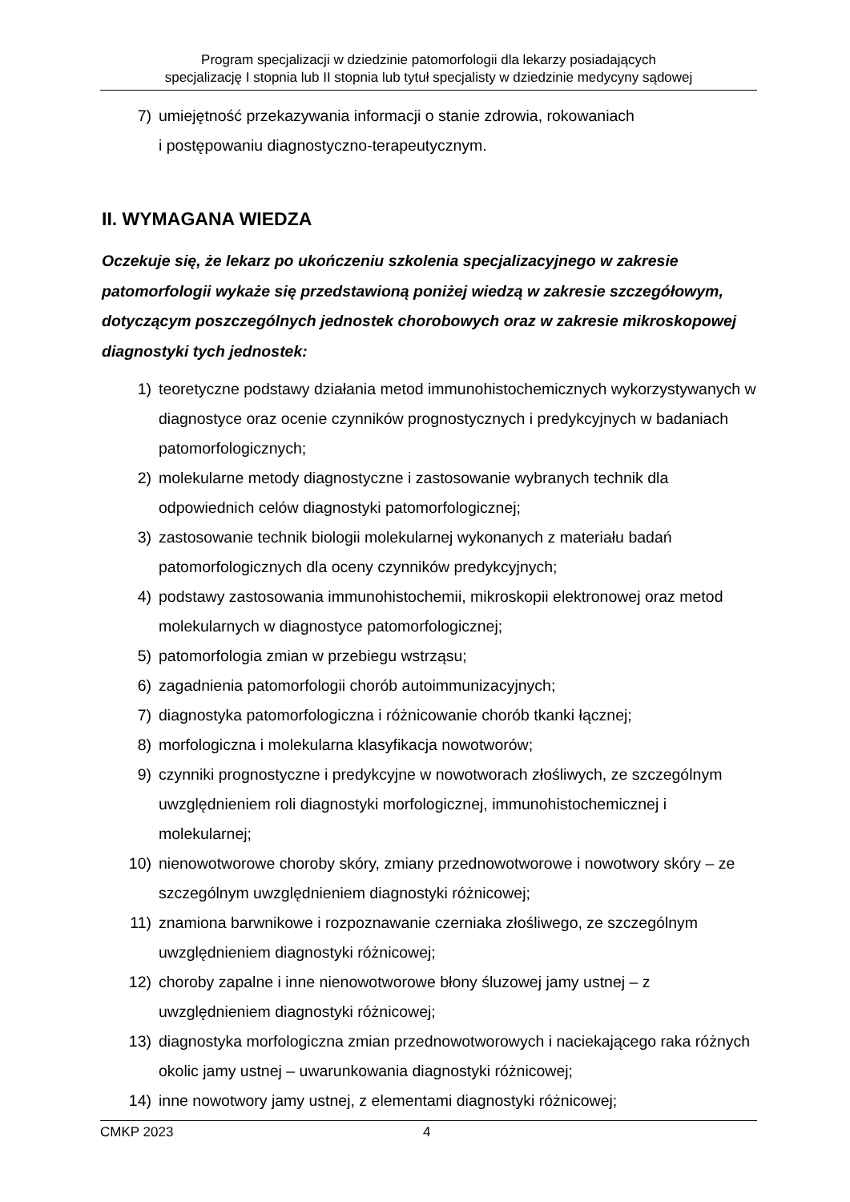Program specjalizacji w dziedzinie patomorfologii dla lekarzy posiadających
specjalizację I stopnia lub II stopnia lub tytuł specjalisty w dziedzinie medycyny sądowej
7) umiejętność przekazywania informacji o stanie zdrowia, rokowaniach
i postępowaniu diagnostyczno-terapeutycznym.
II. WYMAGANA WIEDZA
Oczekuje się, że lekarz po ukończeniu szkolenia specjalizacyjnego w zakresie patomorfologii wykaże się przedstawioną poniżej wiedzą w zakresie szczegółowym, dotyczącym poszczególnych jednostek chorobowych oraz w zakresie mikroskopowej diagnostyki tych jednostek:
1) teoretyczne podstawy działania metod immunohistochemicznych wykorzystywanych w diagnostyce oraz ocenie czynników prognostycznych i predykcyjnych w badaniach patomorfologicznych;
2) molekularne metody diagnostyczne i zastosowanie wybranych technik dla odpowiednich celów diagnostyki patomorfologicznej;
3) zastosowanie technik biologii molekularnej wykonanych z materiału badań patomorfologicznych dla oceny czynników predykcyjnych;
4) podstawy zastosowania immunohistochemii, mikroskopii elektronowej oraz metod molekularnych w diagnostyce patomorfologicznej;
5) patomorfologia zmian w przebiegu wstrząsu;
6) zagadnienia patomorfologii chorób autoimmunizacyjnych;
7) diagnostyka patomorfologiczna i różnicowanie chorób tkanki łącznej;
8) morfologiczna i molekularna klasyfikacja nowotworów;
9) czynniki prognostyczne i predykcyjne w nowotworach złośliwych, ze szczególnym uwzględnieniem roli diagnostyki morfologicznej, immunohistochemicznej i molekularnej;
10) nienowotworowe choroby skóry, zmiany przednowotworowe i nowotwory skóry – ze szczególnym uwzględnieniem diagnostyki różnicowej;
11) znamiona barwnikowe i rozpoznawanie czerniaka złośliwego, ze szczególnym uwzględnieniem diagnostyki różnicowej;
12) choroby zapalne i inne nienowotworowe błony śluzowej jamy ustnej – z uwzględnieniem diagnostyki różnicowej;
13) diagnostyka morfologiczna zmian przednowotworowych i naciekającego raka różnych okolic jamy ustnej – uwarunkowania diagnostyki różnicowej;
14) inne nowotwory jamy ustnej, z elementami diagnostyki różnicowej;
CMKP 2023 4